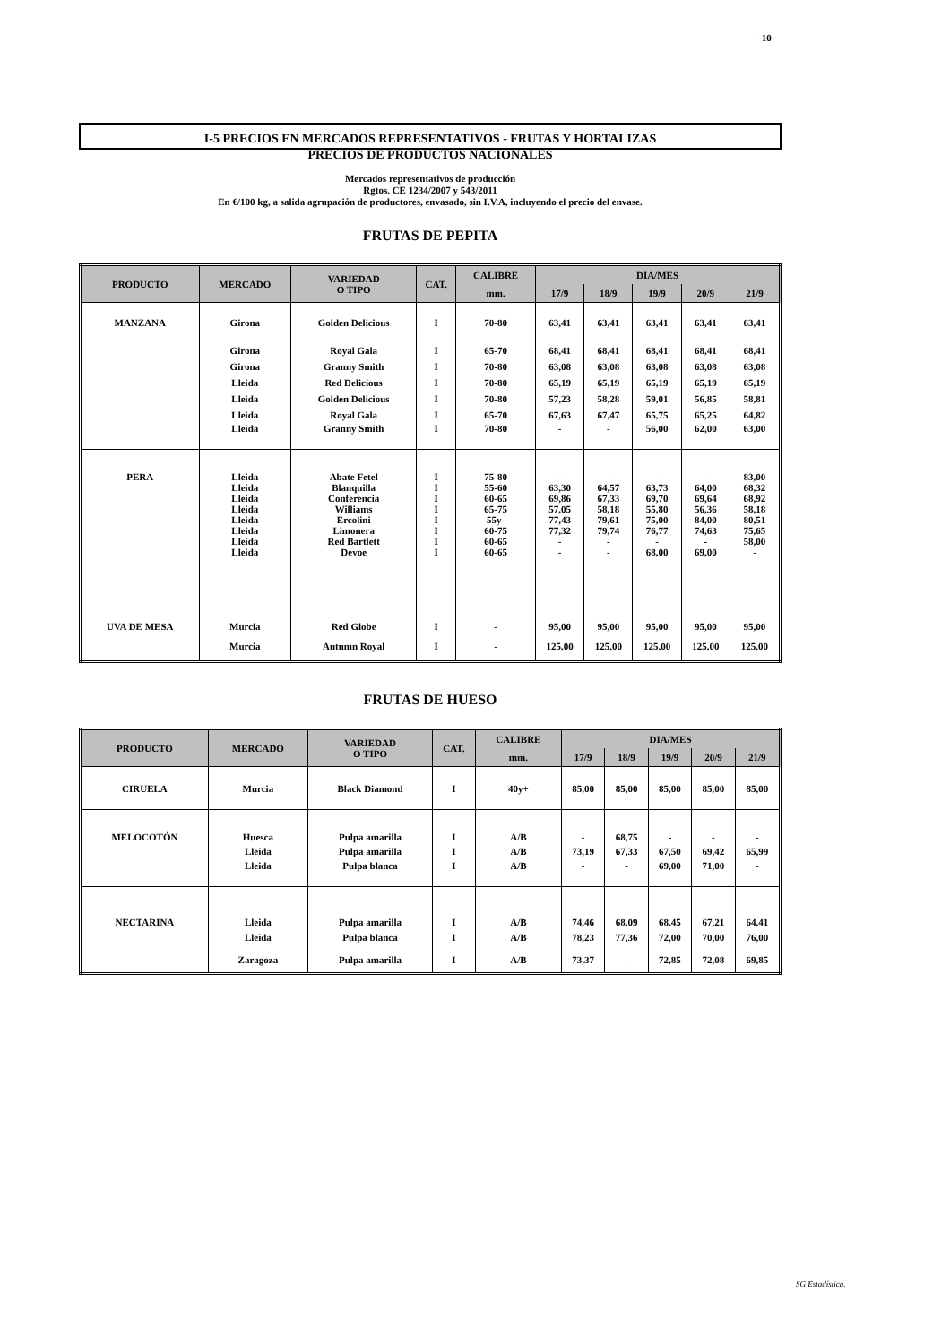-10-
I-5 PRECIOS EN MERCADOS REPRESENTATIVOS - FRUTAS Y HORTALIZAS
PRECIOS DE PRODUCTOS NACIONALES
Mercados representativos de producción
Rgtos. CE 1234/2007 y 543/2011
En €/100 kg, a salida agrupación de productores, envasado, sin I.V.A, incluyendo el precio del envase.
FRUTAS DE PEPITA
| PRODUCTO | MERCADO | VARIEDAD O TIPO | CAT. | CALIBRE | DIA/MES | | | | |
| --- | --- | --- | --- | --- | --- | --- | --- | --- | --- |
| | | | | mm. | 17/9 | 18/9 | 19/9 | 20/9 | 21/9 |
| MANZANA | Girona | Golden Delicious | I | 70-80 | 63,41 | 63,41 | 63,41 | 63,41 | 63,41 |
| | Girona | Royal Gala | I | 65-70 | 68,41 | 68,41 | 68,41 | 68,41 | 68,41 |
| | Girona | Granny Smith | I | 70-80 | 63,08 | 63,08 | 63,08 | 63,08 | 63,08 |
| | Lleida | Red Delicious | I | 70-80 | 65,19 | 65,19 | 65,19 | 65,19 | 65,19 |
| | Lleida | Golden Delicious | I | 70-80 | 57,23 | 58,28 | 59,01 | 56,85 | 58,81 |
| | Lleida | Royal Gala | I | 65-70 | 67,63 | 67,47 | 65,75 | 65,25 | 64,82 |
| | Lleida | Granny Smith | I | 70-80 | - | - | 56,00 | 62,00 | 63,00 |
| PERA | Lleida | Abate Fetel | I | 75-80 | - | - | - | - | 83,00 |
| | Lleida | Blanquilla | I | 55-60 | 63,30 | 64,57 | 63,73 | 64,00 | 68,32 |
| | Lleida | Conferencia | I | 60-65 | 69,86 | 67,33 | 69,70 | 69,64 | 68,92 |
| | Lleida | Williams | I | 65-75 | 57,05 | 58,18 | 55,80 | 56,36 | 58,18 |
| | Lleida | Ercolini | I | 55y- | 77,43 | 79,61 | 75,00 | 84,00 | 80,51 |
| | Lleida | Limonera | I | 60-75 | 77,32 | 79,74 | 76,77 | 74,63 | 75,65 |
| | Lleida | Red Bartlett | I | 60-65 | - | - | - | - | 58,00 |
| | Lleida | Devoe | I | 60-65 | - | - | 68,00 | 69,00 | - |
| UVA DE MESA | Murcia | Red Globe | I | - | 95,00 | 95,00 | 95,00 | 95,00 | 95,00 |
| | Murcia | Autumn Royal | I | - | 125,00 | 125,00 | 125,00 | 125,00 | 125,00 |
FRUTAS DE HUESO
| PRODUCTO | MERCADO | VARIEDAD O TIPO | CAT. | CALIBRE | DIA/MES | | | | |
| --- | --- | --- | --- | --- | --- | --- | --- | --- | --- |
| | | | | mm. | 17/9 | 18/9 | 19/9 | 20/9 | 21/9 |
| CIRUELA | Murcia | Black Diamond | I | 40y+ | 85,00 | 85,00 | 85,00 | 85,00 | 85,00 |
| MELOCOTÓN | Huesca | Pulpa amarilla | I | A/B | - | 68,75 | - | - | - |
| | Lleida | Pulpa amarilla | I | A/B | 73,19 | 67,33 | 67,50 | 69,42 | 65,99 |
| | Lleida | Pulpa blanca | I | A/B | - | - | 69,00 | 71,00 | - |
| NECTARINA | Lleida | Pulpa amarilla | I | A/B | 74,46 | 68,09 | 68,45 | 67,21 | 64,41 |
| | Lleida | Pulpa blanca | I | A/B | 78,23 | 77,36 | 72,00 | 70,00 | 76,00 |
| | Zaragoza | Pulpa amarilla | I | A/B | 73,37 | - | 72,85 | 72,08 | 69,85 |
SG Estadística.